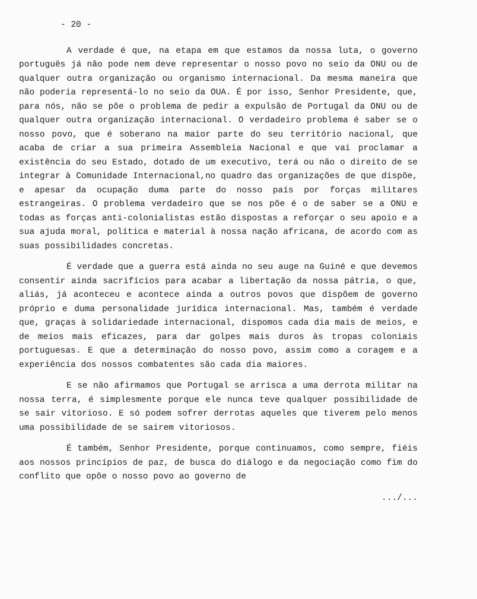- 20 -
A verdade é que, na etapa em que estamos da nossa luta, o governo português já não pode nem deve representar o nosso povo no seio da ONU ou de qualquer outra organização ou organismo internacional. Da mesma maneira que não poderia representá-lo no seio da OUA. É por isso, Senhor Presidente, que, para nós, não se põe o problema de pedir a expulsão de Portugal da ONU ou de qualquer outra organização internacional. O verdadeiro problema é saber se o nosso povo, que é soberano na maior parte do seu território nacional, que acaba de criar a sua primeira Assembleia Nacional e que vai proclamar a existência do seu Estado, dotado de um executivo, terá ou não o direito de se integrar à Comunidade Internacional,no quadro das organizações de que dispõe, e apesar da ocupação duma parte do nosso país por forças militares estrangeiras. O problema verdadeiro que se nos põe é o de saber se a ONU e todas as forças anti-colonialistas estão dispostas a reforçar o seu apoio e a sua ajuda moral, política e material à nossa nação africana, de acordo com as suas possibilidades concretas.
É verdade que a guerra está ainda no seu auge na Guiné e que devemos consentir ainda sacrifícios para acabar a libertação da nossa pátria, o que, aliás, já aconteceu e acontece ainda a outros povos que dispõem de governo próprio e duma personalidade jurídica internacional. Mas, também é verdade que, graças à solidariedade internacional, dispomos cada dia mais de meios, e de meios mais eficazes, para dar golpes mais duros às tropas coloniais portuguesas. E que a determinação do nosso povo, assim como a coragem e a experiência dos nossos combatentes são cada dia maiores.
E se não afirmamos que Portugal se arrisca a uma derrota militar na nossa terra, é simplesmente porque ele nunca teve qualquer possibilidade de se sair vitorioso. E só podem sofrer derrotas aqueles que tiverem pelo menos uma possibilidade de se sairem vitoriosos.
É também, Senhor Presidente, porque continuamos, como sempre, fiéis aos nossos princípios de paz, de busca do diálogo e da negociação como fim do conflito que opõe o nosso povo ao governo de
.../...